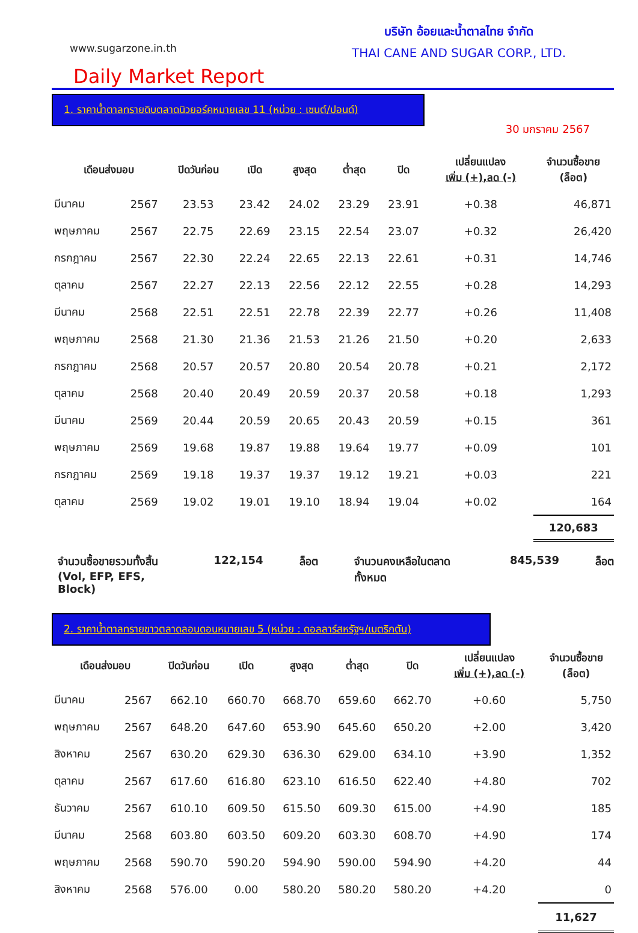www.sugarzone.in.th
บริษัท อ้อยและน้ำตาลไทย จำกัด
THAI CANE AND SUGAR CORP., LTD.
Daily Market Report
1. ราคาน้ำตาลทรายดิบตลาดนิวยอร์คหมายเลข 11 (หน่วย : เซนต์/ปอนด์)
30 มกราคม 2567
| เดือนส่งมอบ | | ปิดวันก่อน | เปิด | สูงสุด | ต่ำสุด | ปิด | เปลี่ยนแปลง เพิ่ม (+),ลด (-) | จำนวนซื้อขาย (ล็อต) |
| --- | --- | --- | --- | --- | --- | --- | --- | --- |
| มีนาคม | 2567 | 23.53 | 23.42 | 24.02 | 23.29 | 23.91 | +0.38 | 46,871 |
| พฤษภาคม | 2567 | 22.75 | 22.69 | 23.15 | 22.54 | 23.07 | +0.32 | 26,420 |
| กรกฎาคม | 2567 | 22.30 | 22.24 | 22.65 | 22.13 | 22.61 | +0.31 | 14,746 |
| ตุลาคม | 2567 | 22.27 | 22.13 | 22.56 | 22.12 | 22.55 | +0.28 | 14,293 |
| มีนาคม | 2568 | 22.51 | 22.51 | 22.78 | 22.39 | 22.77 | +0.26 | 11,408 |
| พฤษภาคม | 2568 | 21.30 | 21.36 | 21.53 | 21.26 | 21.50 | +0.20 | 2,633 |
| กรกฎาคม | 2568 | 20.57 | 20.57 | 20.80 | 20.54 | 20.78 | +0.21 | 2,172 |
| ตุลาคม | 2568 | 20.40 | 20.49 | 20.59 | 20.37 | 20.58 | +0.18 | 1,293 |
| มีนาคม | 2569 | 20.44 | 20.59 | 20.65 | 20.43 | 20.59 | +0.15 | 361 |
| พฤษภาคม | 2569 | 19.68 | 19.87 | 19.88 | 19.64 | 19.77 | +0.09 | 101 |
| กรกฎาคม | 2569 | 19.18 | 19.37 | 19.37 | 19.12 | 19.21 | +0.03 | 221 |
| ตุลาคม | 2569 | 19.02 | 19.01 | 19.10 | 18.94 | 19.04 | +0.02 | 164 |
| | | | | | | | | 120,683 |
จำนวนซื้อขายรวมทั้งสิ้น
(Vol, EFP, EFS, Block) 122,154 ล็อต จำนวนคงเหลือในตลาดทั้งหมด 845,539 ล็อต
2. ราคาน้ำตาลทรายขาวตลาดลอนดอนหมายเลข 5 (หน่วย : ดอลลาร์สหรัฐฯ/เมตริกตัน)
| เดือนส่งมอบ | | ปิดวันก่อน | เปิด | สูงสุด | ต่ำสุด | ปิด | เปลี่ยนแปลง เพิ่ม (+),ลด (-) | จำนวนซื้อขาย (ล็อต) |
| --- | --- | --- | --- | --- | --- | --- | --- | --- |
| มีนาคม | 2567 | 662.10 | 660.70 | 668.70 | 659.60 | 662.70 | +0.60 | 5,750 |
| พฤษภาคม | 2567 | 648.20 | 647.60 | 653.90 | 645.60 | 650.20 | +2.00 | 3,420 |
| สิงหาคม | 2567 | 630.20 | 629.30 | 636.30 | 629.00 | 634.10 | +3.90 | 1,352 |
| ตุลาคม | 2567 | 617.60 | 616.80 | 623.10 | 616.50 | 622.40 | +4.80 | 702 |
| ธันวาคม | 2567 | 610.10 | 609.50 | 615.50 | 609.30 | 615.00 | +4.90 | 185 |
| มีนาคม | 2568 | 603.80 | 603.50 | 609.20 | 603.30 | 608.70 | +4.90 | 174 |
| พฤษภาคม | 2568 | 590.70 | 590.20 | 594.90 | 590.00 | 594.90 | +4.20 | 44 |
| สิงหาคม | 2568 | 576.00 | 0.00 | 580.20 | 580.20 | 580.20 | +4.20 | 0 |
| | | | | | | | | 11,627 |